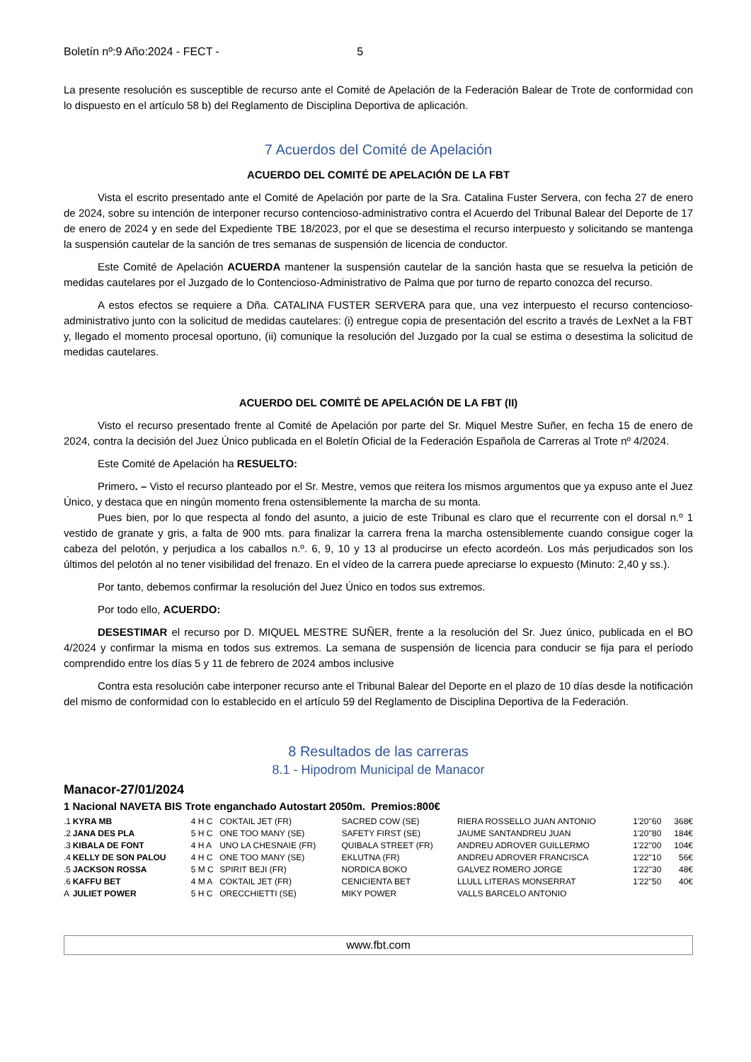Boletín nº:9 Año:2024 - FECT - 5
La presente resolución es susceptible de recurso ante el Comité de Apelación de la Federación Balear de Trote de conformidad con lo dispuesto en el artículo 58 b) del Reglamento de Disciplina Deportiva de aplicación.
7 Acuerdos del Comité de Apelación
ACUERDO DEL COMITÉ DE APELACIÓN DE LA FBT
Vista el escrito presentado ante el Comité de Apelación por parte de la Sra. Catalina Fuster Servera, con fecha 27 de enero de 2024, sobre su intención de interponer recurso contencioso-administrativo contra el Acuerdo del Tribunal Balear del Deporte de 17 de enero de 2024 y en sede del Expediente TBE 18/2023, por el que se desestima el recurso interpuesto y solicitando se mantenga la suspensión cautelar de la sanción de tres semanas de suspensión de licencia de conductor.
Este Comité de Apelación ACUERDA mantener la suspensión cautelar de la sanción hasta que se resuelva la petición de medidas cautelares por el Juzgado de lo Contencioso-Administrativo de Palma que por turno de reparto conozca del recurso.
A estos efectos se requiere a Dña. CATALINA FUSTER SERVERA para que, una vez interpuesto el recurso contencioso-administrativo junto con la solicitud de medidas cautelares: (i) entregue copia de presentación del escrito a través de LexNet a la FBT y, llegado el momento procesal oportuno, (ii) comunique la resolución del Juzgado por la cual se estima o desestima la solicitud de medidas cautelares.
ACUERDO DEL COMITÉ DE APELACIÓN DE LA FBT (II)
Visto el recurso presentado frente al Comité de Apelación por parte del Sr. Miquel Mestre Suñer, en fecha 15 de enero de 2024, contra la decisión del Juez Único publicada en el Boletín Oficial de la Federación Española de Carreras al Trote nº 4/2024.
Este Comité de Apelación ha RESUELTO:
Primero. – Visto el recurso planteado por el Sr. Mestre, vemos que reitera los mismos argumentos que ya expuso ante el Juez Único, y destaca que en ningún momento frena ostensiblemente la marcha de su monta.
Pues bien, por lo que respecta al fondo del asunto, a juicio de este Tribunal es claro que el recurrente con el dorsal n.º 1 vestido de granate y gris, a falta de 900 mts. para finalizar la carrera frena la marcha ostensiblemente cuando consigue coger la cabeza del pelotón, y perjudica a los caballos n.º. 6, 9, 10 y 13 al producirse un efecto acordeón. Los más perjudicados son los últimos del pelotón al no tener visibilidad del frenazo. En el vídeo de la carrera puede apreciarse lo expuesto (Minuto: 2,40 y ss.).
Por tanto, debemos confirmar la resolución del Juez Único en todos sus extremos.
Por todo ello, ACUERDO:
DESESTIMAR el recurso por D. MIQUEL MESTRE SUÑER, frente a la resolución del Sr. Juez único, publicada en el BO 4/2024 y confirmar la misma en todos sus extremos. La semana de suspensión de licencia para conducir se fija para el período comprendido entre los días 5 y 11 de febrero de 2024 ambos inclusive
Contra esta resolución cabe interponer recurso ante el Tribunal Balear del Deporte en el plazo de 10 días desde la notificación del mismo de conformidad con lo establecido en el artículo 59 del Reglamento de Disciplina Deportiva de la Federación.
8 Resultados de las carreras
8.1 - Hipodrom Municipal de Manacor
Manacor-27/01/2024
1 Nacional NAVETA BIS Trote enganchado Autostart 2050m. Premios:800€
| .1 | KYRA MB | 4 H C | COKTAIL JET (FR) | SACRED COW (SE) | RIERA ROSSELLO JUAN ANTONIO | 1'20''60 | 368€ |
| .2 | JANA DES PLA | 5 H C | ONE TOO MANY (SE) | SAFETY FIRST (SE) | JAUME SANTANDREU JUAN | 1'20''80 | 184€ |
| .3 | KIBALA DE FONT | 4 H A | UNO LA CHESNAIE (FR) | QUIBALA STREET (FR) | ANDREU ADROVER GUILLERMO | 1'22''00 | 104€ |
| .4 | KELLY DE SON PALOU | 4 H C | ONE TOO MANY (SE) | EKLUTNA (FR) | ANDREU ADROVER FRANCISCA | 1'22''10 | 56€ |
| .5 | JACKSON ROSSA | 5 M C | SPIRIT BEJI (FR) | NORDICA BOKO | GALVEZ ROMERO JORGE | 1'22''30 | 48€ |
| .6 | KAFFU BET | 4 M A | COKTAIL JET (FR) | CENICIENTA BET | LLULL LITERAS MONSERRAT | 1'22''50 | 40€ |
| A | JULIET POWER | 5 H C | ORECCHIETTI (SE) | MIKY POWER | VALLS BARCELO ANTONIO | | |
www.fbt.com